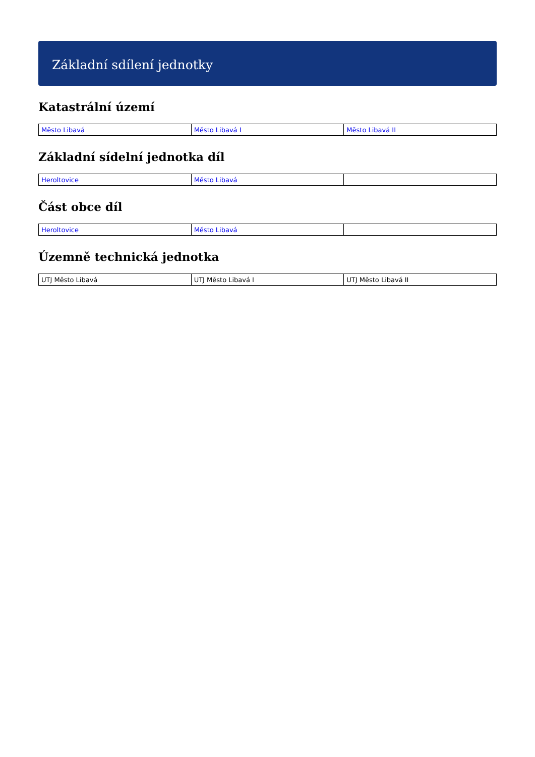Základní sdílení jednotky
Katastrální území
| Město Libavá | Město Libavá I | Město Libavá II |
Základní sídelní jednotka díl
| Heroltovice | Město Libavá | |
Část obce díl
| Heroltovice | Město Libavá | |
Územně technická jednotka
| UTJ Město Libavá | UTJ Město Libavá I | UTJ Město Libavá II |